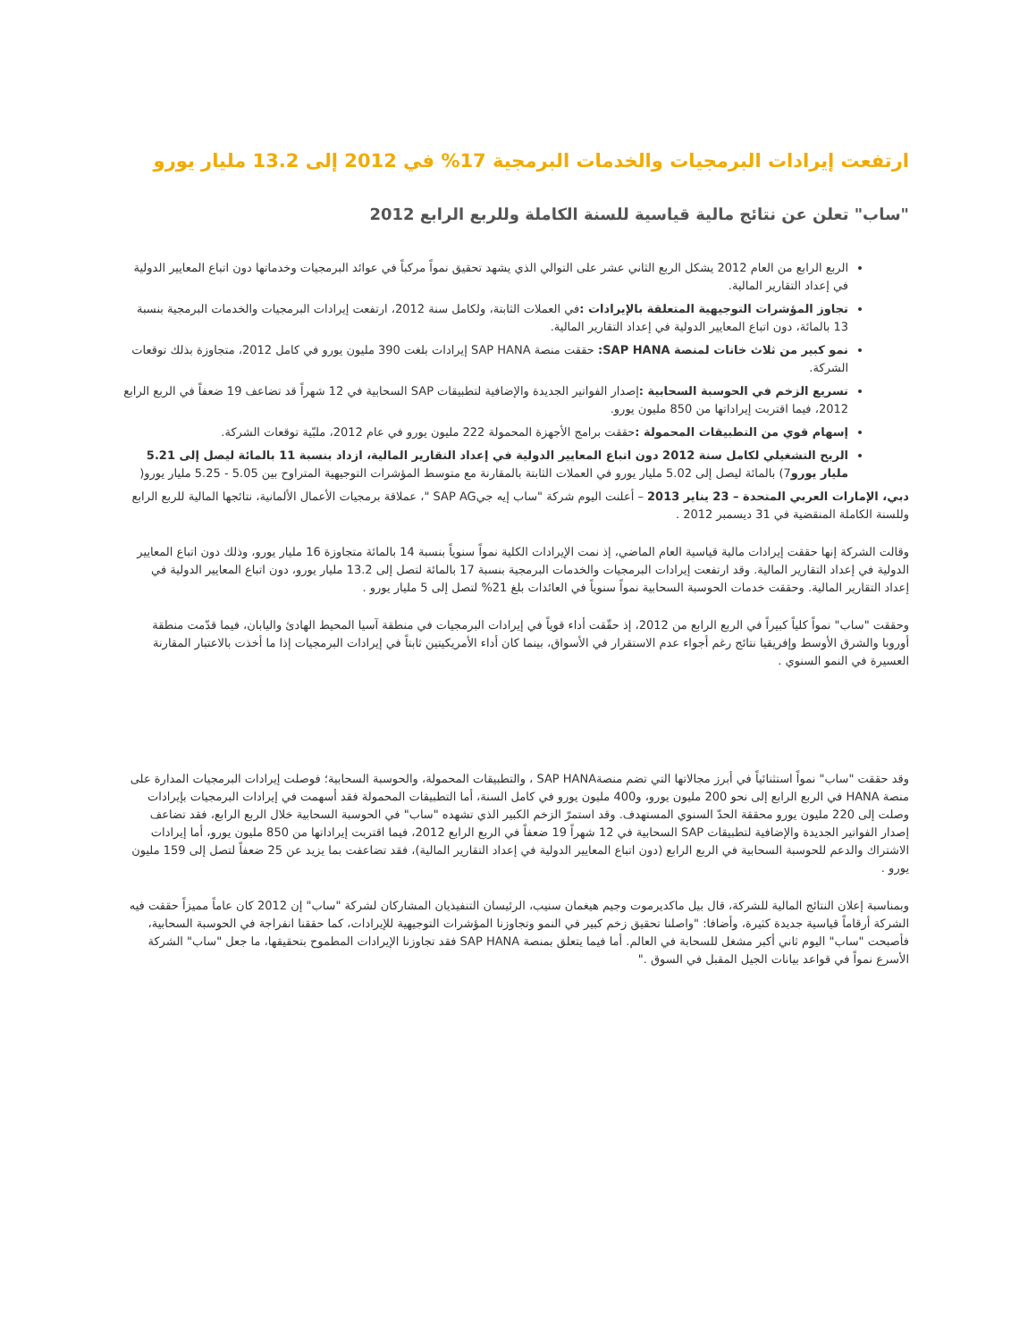ارتفعت إيرادات البرمجيات والخدمات البرمجية 17% في 2012 إلى 13.2 مليار يورو
"ساب" تعلن عن نتائج مالية قياسية للسنة الكاملة وللربع الرابع 2012
الربع الرابع من العام 2012 يشكل الربع الثاني عشر على التوالي الذي يشهد تحقيق نمواً مركباً في عوائد البرمجيات وخدماتها دون اتباع المعايير الدولية في إعداد التقارير المالية.
تجاوز المؤشرات التوجيهية المتعلقة بالإيرادات : في العملات الثابتة، ولكامل سنة 2012، ارتفعت إيرادات البرمجيات والخدمات البرمجية بنسبة 13 بالمائة، دون اتباع المعايير الدولية في إعداد التقارير المالية.
نمو كبير من ثلاث خانات لمنصة SAP HANA: حققت منصة SAP HANA إيرادات بلغت 390 مليون يورو في كامل 2012، متجاوزة بذلك توقعات الشركة.
تسريع الزخم في الحوسبة السحابية : إصدار الفواتير الجديدة والإضافية لتطبيقات SAP السحابية في 12 شهراً قد تضاعف 19 ضعفاً في الربع الرابع 2012، فيما اقتربت إيراداتها من 850 مليون يورو.
إسهام قوي من التطبيقات المحمولة : حققت برامج الأجهزة المحمولة 222 مليون يورو في عام 2012، ملبّية توقعات الشركة.
الربح التشغيلي لكامل سنة 2012 دون اتباع المعايير الدولية في إعداد التقارير المالية، ازداد بنسبة 11 بالمائة ليصل إلى 5.21 مليار يورو7) بالمائة ليصل إلى 5.02 مليار يورو في العملات الثابتة بالمقارنة مع متوسط المؤشرات التوجيهية المتراوح بين 5.05 - 5.25 مليار يورو(
دبي، الإمارات العربي المتحدة – 23 يناير 2013 – أعلنت اليوم شركة "ساب إيه جيSAP AG "، عملاقة برمجيات الأعمال الألمانية، نتائجها المالية للربع الرابع وللسنة الكاملة المنقضية في 31 ديسمبر 2012 .
وقالت الشركة إنها حققت إيرادات مالية قياسية العام الماضي، إذ نمت الإيرادات الكلية نمواً سنوياً بنسبة 14 بالمائة متجاوزة 16 مليار يورو، وذلك دون اتباع المعايير الدولية في إعداد التقارير المالية. وقد ارتفعت إيرادات البرمجيات والخدمات البرمجية بنسبة 17 بالمائة لتصل إلى 13.2 مليار يورو، دون اتباع المعايير الدولية في إعداد التقارير المالية. وحققت خدمات الحوسبة السحابية نمواً سنوياً في العائدات بلغ 21% لتصل إلى 5 مليار يورو .
وحققت "ساب" نمواً كلياً كبيراً في الربع الرابع من 2012، إذ حقّقت أداء قوياً في إيرادات البرمجيات في منطقة آسيا المحيط الهادئ واليابان، فيما قدّمت منطقة أوروبا والشرق الأوسط وإفريقيا نتائج رغم أجواء عدم الاستقرار في الأسواق، بينما كان أداء الأمريكيتين ثابتاً في إيرادات البرمجيات إذا ما أخذت بالاعتبار المقارنة العسيرة في النمو السنوي .
وقد حققت "ساب" نمواً استثنائياً في أبرز مجالاتها التي تضم منصةSAP HANA ، والتطبيقات المحمولة، والحوسبة السحابية؛ فوصلت إيرادات البرمجيات المدارة على منصة HANA في الربع الرابع إلى نحو 200 مليون يورو، و400 مليون يورو في كامل السنة، أما التطبيقات المحمولة فقد أسهمت في إيرادات البرمجيات بإيرادات وصلت إلى 220 مليون يورو محققة الحدّ السنوي المستهدف. وقد استمرّ الزخم الكبير الذي تشهده "ساب" في الحوسبة السحابية خلال الربع الرابع، فقد تضاعف إصدار الفواتير الجديدة والإضافية لتطبيقات SAP السحابية في 12 شهراً 19 ضعفاً في الربع الرابع 2012، فيما اقتربت إيراداتها من 850 مليون يورو، أما إيرادات الاشتراك والدعم للحوسبة السحابية في الربع الرابع (دون اتباع المعايير الدولية في إعداد التقارير المالية)، فقد تضاعفت بما يزيد عن 25 ضعفاً لتصل إلى 159 مليون يورو .
وبمناسبة إعلان النتائج المالية للشركة، قال بيل ماكديرموت وجيم هيغمان سنيب، الرئيسان التنفيذيان المشاركان لشركة "ساب" إن 2012 كان عاماً مميزاً حققت فيه الشركة أرقاماً قياسية جديدة كثيرة، وأضافا: "واصلنا تحقيق زخم كبير في النمو وتجاوزنا المؤشرات التوجيهية للإيرادات، كما حققنا انفراجة في الحوسبة السحابية، فأصبحت "ساب" اليوم ثاني أكبر مشغل للسحابة في العالم. أما فيما يتعلق بمنصة SAP HANA فقد تجاوزنا الإيرادات المطموح بتحقيقها، ما جعل "ساب" الشركة الأسرع نمواً في قواعد بيانات الجيل المقبل في السوق ."